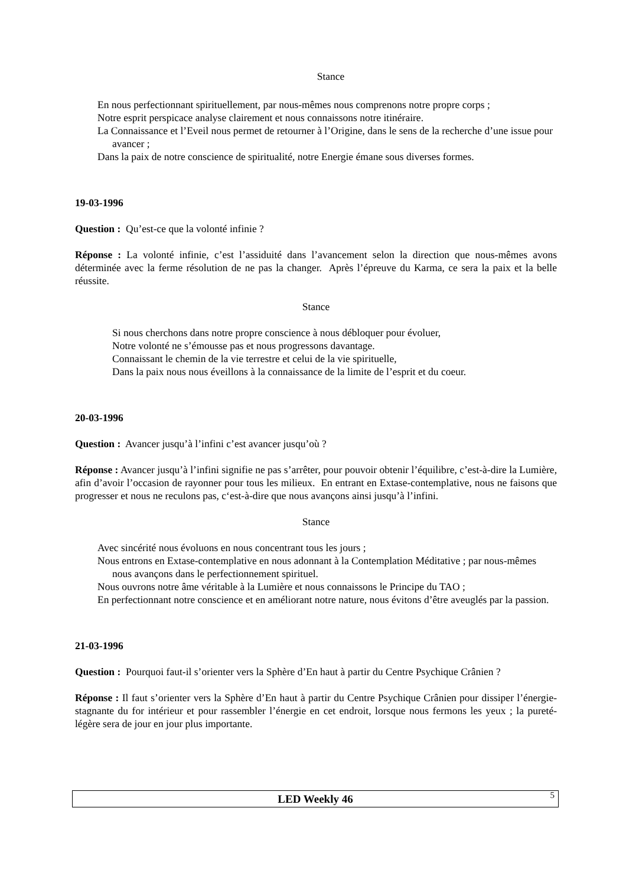Stance
En nous perfectionnant spirituellement, par nous-mêmes nous comprenons notre propre corps ;
Notre esprit perspicace analyse clairement et nous connaissons notre itinéraire.
La Connaissance et l’Eveil nous permet de retourner à l’Origine, dans le sens de la recherche d’une issue pour avancer ;
Dans la paix de notre conscience de spiritualité, notre Energie émane sous diverses formes.
19-03-1996
Question : Qu’est-ce que la volonté infinie ?
Réponse : La volonté infinie, c’est l’assiduité dans l’avancement selon la direction que nous-mêmes avons déterminée avec la ferme résolution de ne pas la changer. Après l’épreuve du Karma, ce sera la paix et la belle réussite.
Stance
Si nous cherchons dans notre propre conscience à nous débloquer pour évoluer,
Notre volonté ne s’émousse pas et nous progressons davantage.
Connaissant le chemin de la vie terrestre et celui de la vie spirituelle,
Dans la paix nous nous éveillons à la connaissance de la limite de l’esprit et du coeur.
20-03-1996
Question : Avancer jusqu’à l’infini c’est avancer jusqu’où ?
Réponse : Avancer jusqu’à l’infini signifie ne pas s’arrêter, pour pouvoir obtenir l’équilibre, c’est-à-dire la Lumière, afin d’avoir l’occasion de rayonner pour tous les milieux. En entrant en Extase-contemplative, nous ne faisons que progresser et nous ne reculons pas, c‘est-à-dire que nous avançons ainsi jusqu’à l’infini.
Stance
Avec sincérité nous évoluons en nous concentrant tous les jours ;
Nous entrons en Extase-contemplative en nous adonnant à la Contemplation Méditative ; par nous-mêmes nous avançons dans le perfectionnement spirituel.
Nous ouvrons notre âme véritable à la Lumière et nous connaissons le Principe du TAO ;
En perfectionnant notre conscience et en améliorant notre nature, nous évitons d’être aveuglés par la passion.
21-03-1996
Question : Pourquoi faut-il s’orienter vers la Sphère d’En haut à partir du Centre Psychique Crânien ?
Réponse : Il faut s’orienter vers la Sphère d’En haut à partir du Centre Psychique Crânien pour dissiper l’énergie-stagnante du for intérieur et pour rassembler l’énergie en cet endroit, lorsque nous fermons les yeux ; la pureté-légère sera de jour en jour plus importante.
LED Weekly 46 5